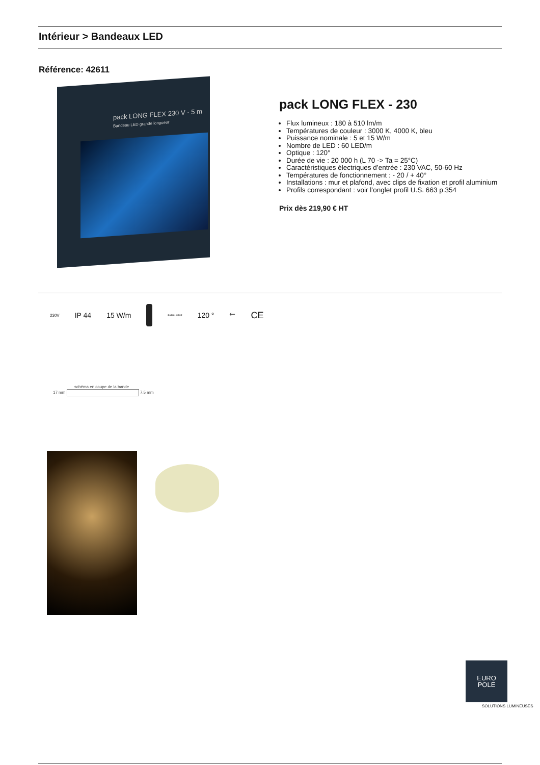Intérieur > Bandeaux LED
Référence: 42611
pack LONG FLEX 230 V - 5 m
Bandeau LED grande longueur
pack LONG FLEX - 230
Flux lumineux : 180 à 510 lm/m
Températures de couleur : 3000 K, 4000 K, bleu
Puissance nominale : 5 et 15 W/m
Nombre de LED : 60 LED/m
Optique : 120°
Durée de vie : 20 000 h (L 70 -> Ta = 25°C)
Caractéristiques électriques d’entrée : 230 VAC, 50-60 Hz
Températures de fonctionnement : - 20 / + 40°
Installations : mur et plafond, avec clips de fixation et profil aluminium
Profils correspondant : voir l’onglet profil U.S. 663 p.354
Prix dès 219,90 € HT
230V IP 44 15 W/m PARALLELE 120 ° 🡐 CE
schéma en coupe de la bande
17 mm 7.5 mm
EURO
POLE
SOLUTIONS LUMINEUSES